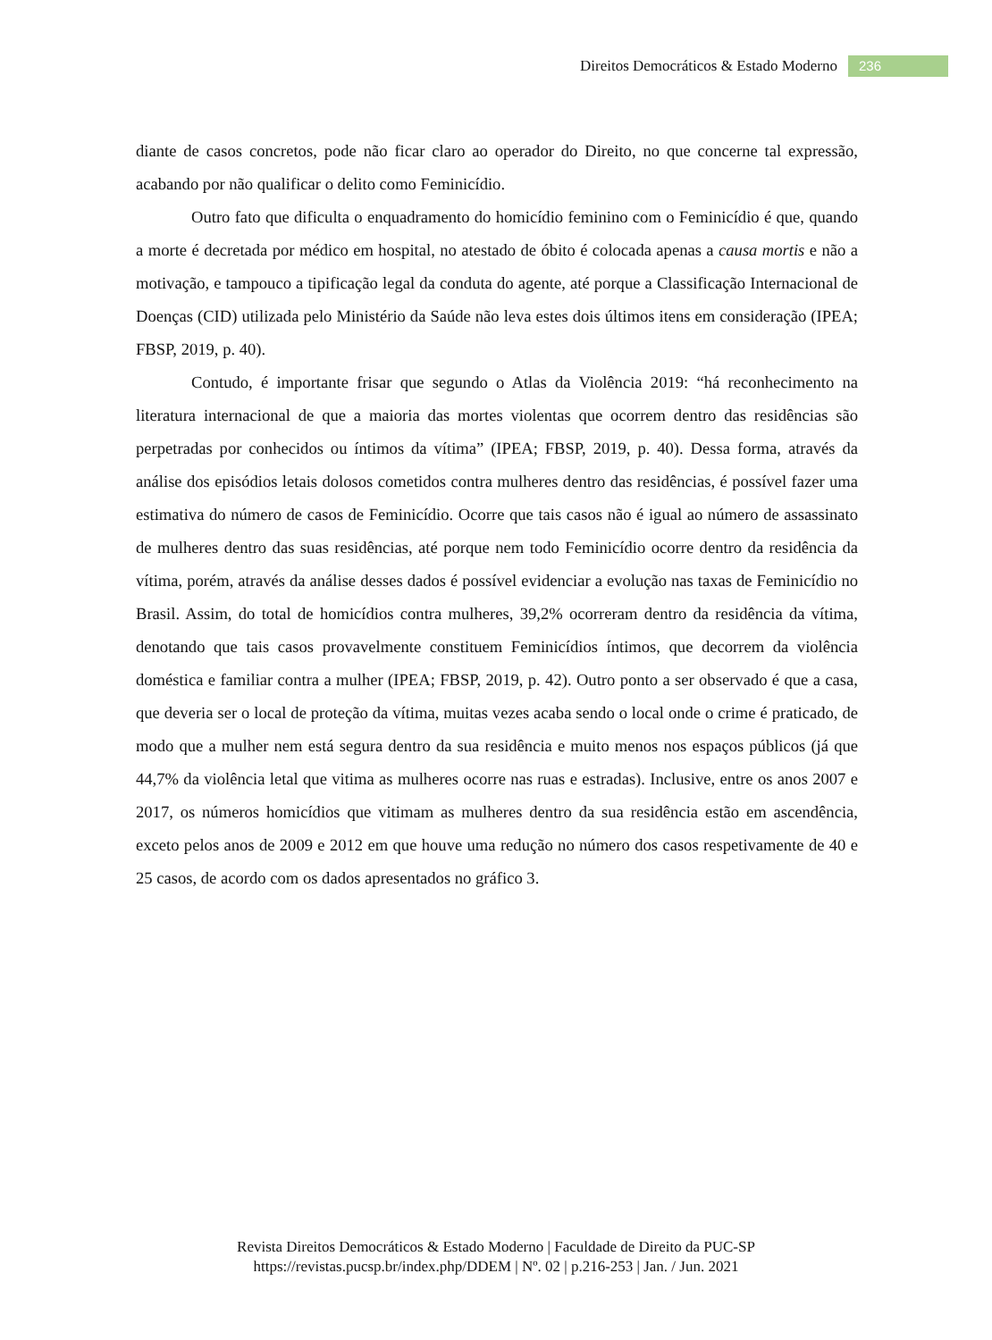Direitos Democráticos & Estado Moderno 236
diante de casos concretos, pode não ficar claro ao operador do Direito, no que concerne tal expressão, acabando por não qualificar o delito como Feminicídio.
Outro fato que dificulta o enquadramento do homicídio feminino com o Feminicídio é que, quando a morte é decretada por médico em hospital, no atestado de óbito é colocada apenas a causa mortis e não a motivação, e tampouco a tipificação legal da conduta do agente, até porque a Classificação Internacional de Doenças (CID) utilizada pelo Ministério da Saúde não leva estes dois últimos itens em consideração (IPEA; FBSP, 2019, p. 40).
Contudo, é importante frisar que segundo o Atlas da Violência 2019: “há reconhecimento na literatura internacional de que a maioria das mortes violentas que ocorrem dentro das residências são perpetradas por conhecidos ou íntimos da vítima” (IPEA; FBSP, 2019, p. 40). Dessa forma, através da análise dos episódios letais dolosos cometidos contra mulheres dentro das residências, é possível fazer uma estimativa do número de casos de Feminicídio. Ocorre que tais casos não é igual ao número de assassinato de mulheres dentro das suas residências, até porque nem todo Feminicídio ocorre dentro da residência da vítima, porém, através da análise desses dados é possível evidenciar a evolução nas taxas de Feminicídio no Brasil. Assim, do total de homicídios contra mulheres, 39,2% ocorreram dentro da residência da vítima, denotando que tais casos provavelmente constituem Feminicídios íntimos, que decorrem da violência doméstica e familiar contra a mulher (IPEA; FBSP, 2019, p. 42). Outro ponto a ser observado é que a casa, que deveria ser o local de proteção da vítima, muitas vezes acaba sendo o local onde o crime é praticado, de modo que a mulher nem está segura dentro da sua residência e muito menos nos espaços públicos (já que 44,7% da violência letal que vitima as mulheres ocorre nas ruas e estradas). Inclusive, entre os anos 2007 e 2017, os números homicídios que vitimam as mulheres dentro da sua residência estão em ascendência, exceto pelos anos de 2009 e 2012 em que houve uma redução no número dos casos respetivamente de 40 e 25 casos, de acordo com os dados apresentados no gráfico 3.
Revista Direitos Democráticos & Estado Moderno | Faculdade de Direito da PUC-SP
https://revistas.pucsp.br/index.php/DDEM | Nº. 02 | p.216-253 | Jan. / Jun. 2021